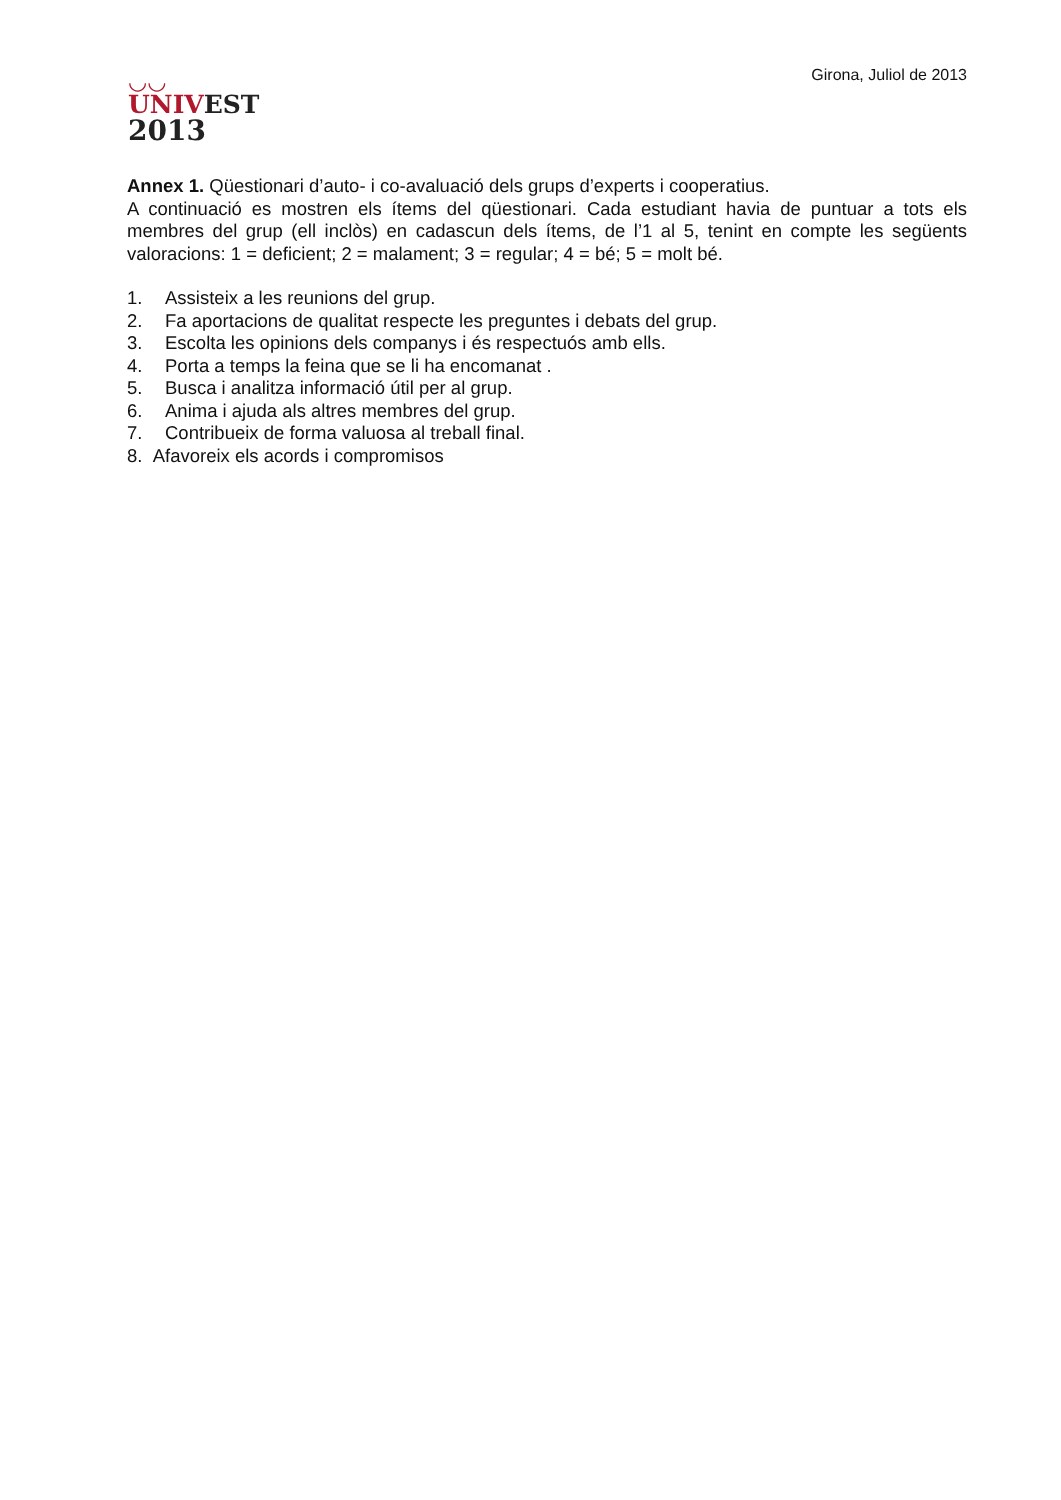◡◡
UNIV EST
2013
Girona, Juliol de 2013
Annex 1. Qüestionari d’auto- i co-avaluació dels grups d’experts i cooperatius.
A continuació es mostren els ítems del qüestionari. Cada estudiant havia de puntuar a tots els membres del grup (ell inclòs) en cadascun dels ítems, de l’1 al 5, tenint en compte les següents valoracions: 1 = deficient; 2 = malament; 3 = regular; 4 = bé; 5 = molt bé.
1. Assisteix a les reunions del grup.
2. Fa aportacions de qualitat respecte les preguntes i debats del grup.
3. Escolta les opinions dels companys i és respectuós amb ells.
4. Porta a temps la feina que se li ha encomanat .
5. Busca i analitza informació útil per al grup.
6. Anima i ajuda als altres membres del grup.
7. Contribueix de forma valuosa al treball final.
8. Afavoreix els acords i compromisos